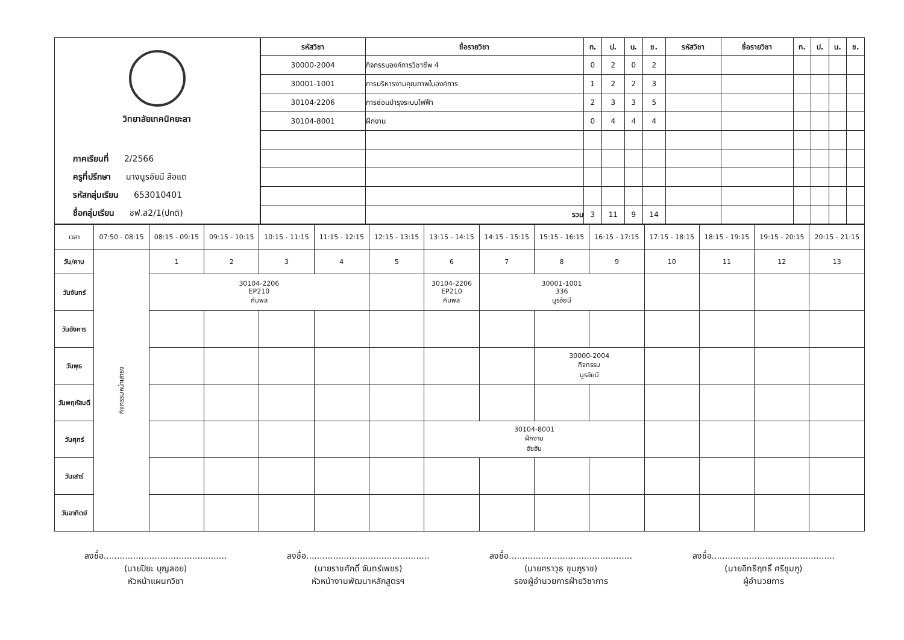วิทยาลัยเทคนิคยะลา
ภาคเรียนที่ 2/2566
ครูที่ปรึกษา นางนูรอัยนี สือแต
รหัสกลุ่มเรียน 653010401
ชื่อกลุ่มเรียน ชฟ.ส2/1(ปกติ)
| รหัสวิชา | ชื่อรายวิชา | ท. | ป. | น. | ช. | รหัสวิชา | ชื่อรายวิชา | ท. | ป. | น. | ช. |
| --- | --- | --- | --- | --- | --- | --- | --- | --- | --- | --- | --- |
| 30000-2004 | กิจกรรมองค์การวิชาชีพ 4 | 0 | 2 | 0 | 2 | | | | | | |
| 30001-1001 | การบริหารงานคุณภาพในองค์การ | 1 | 2 | 2 | 3 | | | | | | |
| 30104-2206 | การซ่อมบำรุงระบบไฟฟ้า | 2 | 3 | 3 | 5 | | | | | | |
| 30104-8001 | ฝึกงาน | 0 | 4 | 4 | 4 | | | | | | |
| | รวม | 3 | 11 | 9 | 14 | | | | | | |
| เวลา | 07:50 - 08:15 | 08:15 - 09:15 | 09:15 - 10:15 | 10:15 - 11:15 | 11:15 - 12:15 | 12:15 - 13:15 | 13:15 - 14:15 | 14:15 - 15:15 | 15:15 - 16:15 | 16:15 - 17:15 | 17:15 - 18:15 | 18:15 - 19:15 | 19:15 - 20:15 | 20:15 - 21:15 |
| --- | --- | --- | --- | --- | --- | --- | --- | --- | --- | --- | --- | --- | --- | --- |
| วัน/คาบ | กิจกรรมหน้าเสาธง | 1 | 2 | 3 | 4 | 5 | 6 | 7 | 8 | 9 | 10 | 11 | 12 | 13 |
| วันจันทร์ | | 30104-2206 EP210 กัมพล | | | | | 30104-2206 EP210 กัมพล | 30001-1001 336 นูรอัยนี | | | | | | |
| วันอังคาร | | | | | | | | | | | | | | |
| วันพุธ | | | | | | | | | 30000-2004 กิจกรรม นูรอัยนี | | | | | |
| วันพฤหัสบดี | | | | | | | | | | | | | | |
| วันศุกร์ | | | | | | | 30104-8001 ฝึกงาน อัซฮัน | | | | | | | |
| วันเสาร์ | | | | | | | | | | | | | | |
| วันอาทิตย์ | | | | | | | | | | | | | | |
ลงชื่อ..............................................
(นายปิยะ บุญลอย)
หัวหน้าแผนกวิชา
ลงชื่อ..............................................
(นายราชศักดิ์ จันทร์เพชร)
หัวหน้างานพัฒนาหลักสูตรฯ
ลงชื่อ..............................................
(นายศราวุธ ชุมภูราช)
รองผู้อำนวยการฝ่ายวิชาการ
ลงชื่อ..............................................
(นายอิทธิฤทธิ์ ศรีชุมภู)
ผู้อำนวยการ